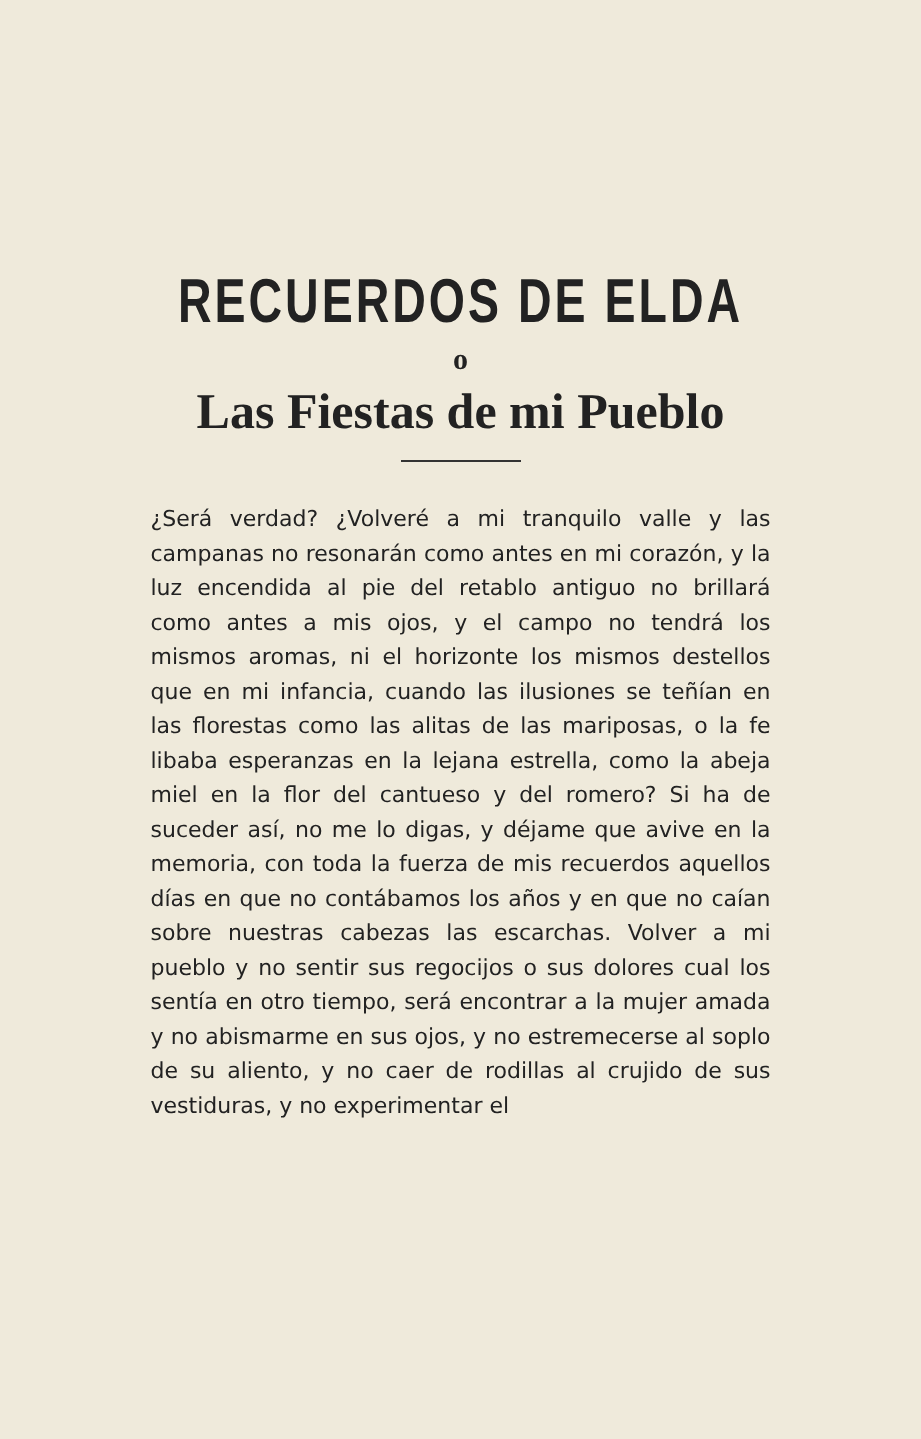RECUERDOS DE ELDA
o
Las Fiestas de mi Pueblo
¿Será verdad? ¿Volveré a mi tranquilo valle y las campanas no resonarán como antes en mi corazón, y la luz encendida al pie del retablo antiguo no brillará como antes a mis ojos, y el campo no tendrá los mismos aromas, ni el horizonte los mismos destellos que en mi infancia, cuando las ilusiones se teñían en las florestas como las alitas de las mariposas, o la fe libaba esperanzas en la lejana estrella, como la abeja miel en la flor del cantueso y del romero? Si ha de suceder así, no me lo digas, y déjame que avive en la memoria, con toda la fuerza de mis recuerdos aquellos días en que no contábamos los años y en que no caían sobre nuestras cabezas las escarchas. Volver a mi pueblo y no sentir sus regocijos o sus dolores cual los sentía en otro tiempo, será encontrar a la mujer amada y no abismarme en sus ojos, y no estremecerse al soplo de su aliento, y no caer de rodillas al crujido de sus vestiduras, y no experimentar el